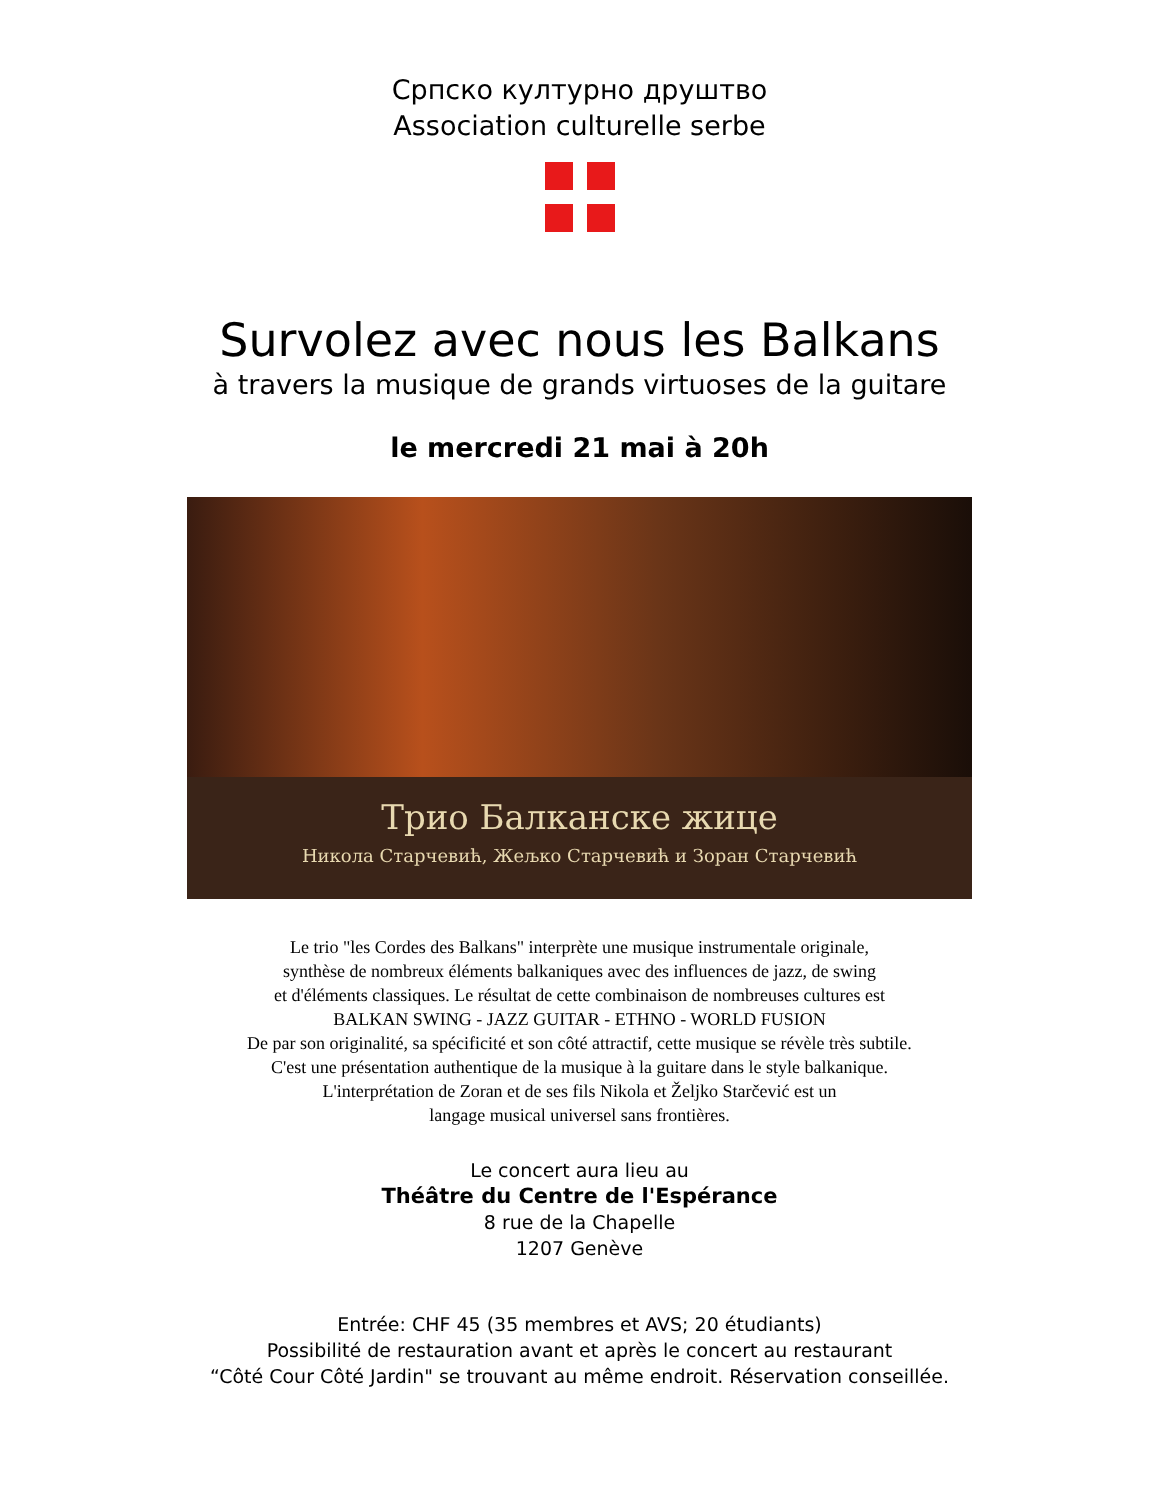Српско културно друштво
Association culturelle serbe
Survolez avec nous les Balkans
à travers la musique de grands virtuoses de la guitare
le mercredi 21 mai à 20h
Трио Балканске жице
Никола Старчевић, Жељко Старчевић и Зоран Старчевић
Le trio "les Cordes des Balkans" interprète une musique instrumentale originale,
synthèse de nombreux éléments balkaniques avec des influences de jazz, de swing
et d'éléments classiques. Le résultat de cette combinaison de nombreuses cultures est
BALKAN SWING - JAZZ GUITAR - ETHNO - WORLD FUSION
De par son originalité, sa spécificité et son côté attractif, cette musique se révèle très subtile.
C'est une présentation authentique de la musique à la guitare dans le style balkanique.
L'interprétation de Zoran et de ses fils Nikola et Željko Starčević est un
langage musical universel sans frontières.
Le concert aura lieu au
Théâtre du Centre de l'Espérance
8 rue de la Chapelle
1207 Genève
Entrée: CHF 45 (35 membres et AVS; 20 étudiants)
Possibilité de restauration avant et après le concert au restaurant
“Côté Cour Côté Jardin" se trouvant au même endroit. Réservation conseillée.